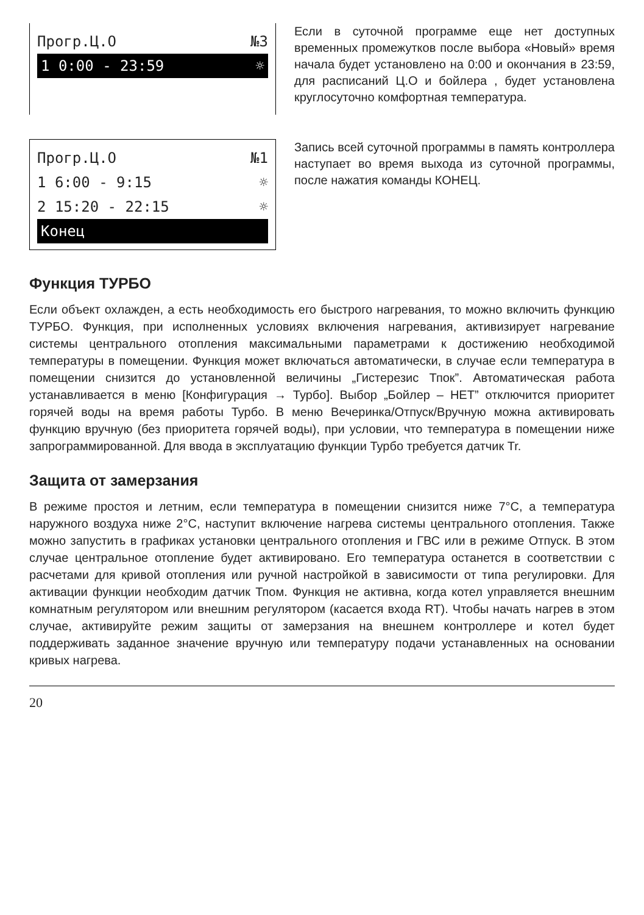Прогр.Ц.О №3
1 0:00 - 23:59 ☼
Если в суточной программе еще нет доступных временных промежутков после выбора «Новый» время начала будет установлено на 0:00 и окончания в 23:59, для расписаний Ц.О и бойлера , будет установлена круглосуточно комфортная температура.
Прогр.Ц.О №1
1 6:00 - 9:15 ☼
2 15:20 - 22:15 ☼
Конец
Запись всей суточной программы в память контроллера наступает во время выхода из суточной программы, после нажатия команды КОНЕЦ.
Функция ТУРБО
Если объект охлажден, а есть необходимость его быстрого нагревания, то можно включить функцию ТУРБО. Функция, при исполненных условиях включения нагревания, активизирует нагревание системы центрального отопления максимальными параметрами к достижению необходимой температуры в помещении. Функция может включаться автоматически, в случае если температура в помещении снизится до установленной величины „Гистерезис Тпок”. Автоматическая работа устанавливается в меню [Конфигурация → Турбо]. Выбор „Бойлер – НЕТ” отключится приоритет горячей воды на время работы Турбо. В меню Вечеринка/Отпуск/Вручную можна активировать функцию вручную (без приоритета горячей воды), при условии, что температура в помещении ниже запрограммированной. Для ввода в эксплуатацию функции Турбо требуется датчик Tr.
Защита от замерзания
В режиме простоя и летним, если температура в помещении снизится ниже 7°C, а температура наружного воздуха ниже 2°C, наступит включение нагрева системы центрального отопления. Также можно запустить в графиках установки центрального отопления и ГВС или в режиме Отпуск. В этом случае центральное отопление будет активировано. Его температура останется в соответствии с расчетами для кривой отопления или ручной настройкой в зависимости от типа регулировки. Для активации функции необходим датчик Тпом. Функция не активна, когда котел управляется внешним комнатным регулятором или внешним регулятором (касается входа RT). Чтобы начать нагрев в этом случае, активируйте режим защиты от замерзания на внешнем контроллере и котел будет поддерживать заданное значение вручную или температуру подачи устанавленных на основании кривых нагрева.
20